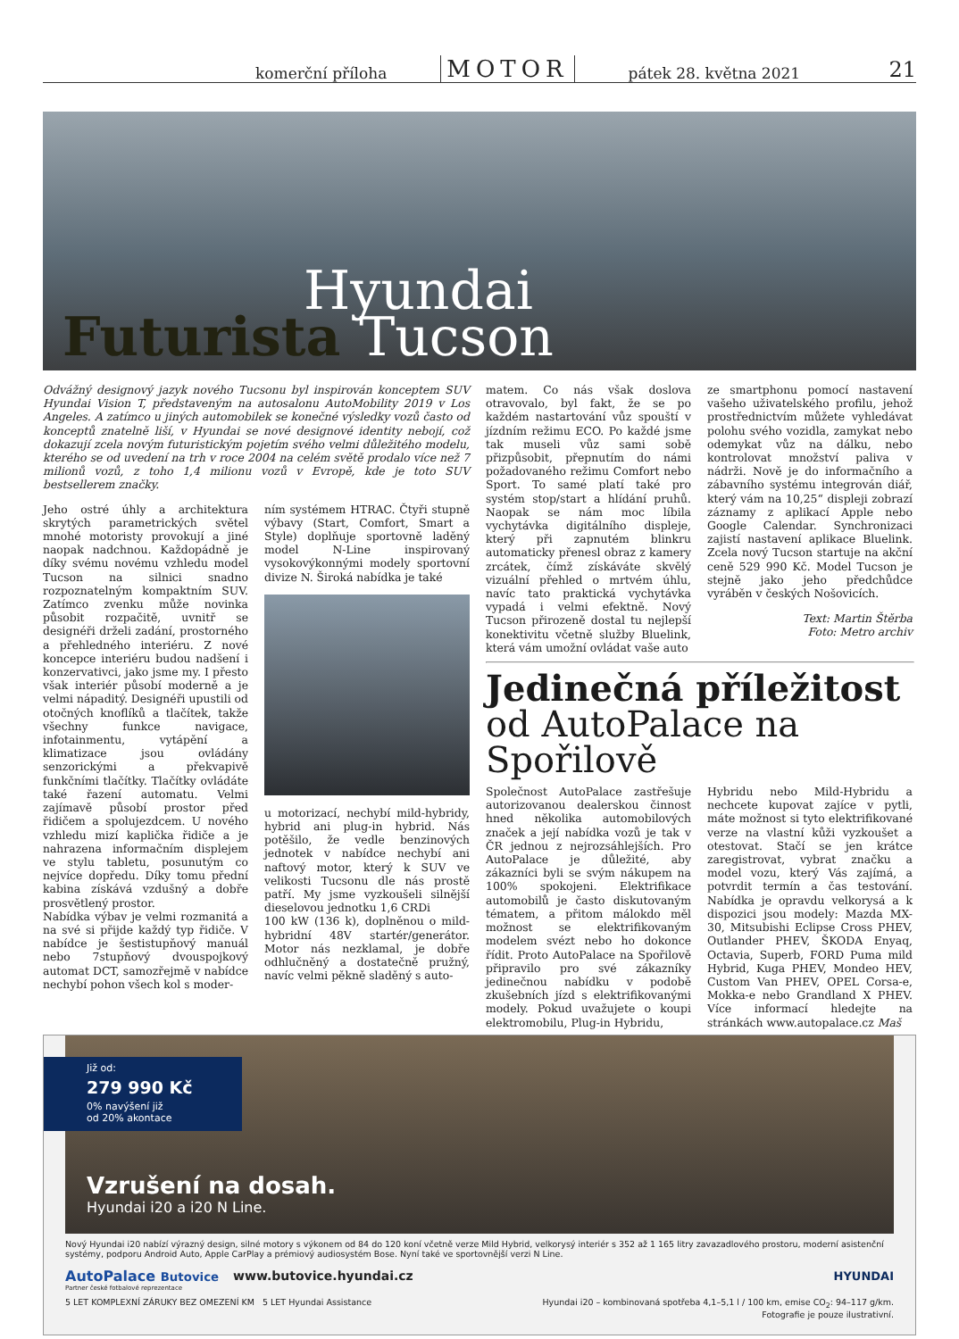komerční příloha MOTOR pátek 28. května 2021 21
Hyundai
Futurista Tucson
Odvážný designový jazyk nového Tucsonu byl inspirován konceptem SUV Hyundai Vision T, představeným na autosalonu AutoMobility 2019 v Los Angeles. A zatímco u jiných automobilek se konečné výsledky vozů často od konceptů znatelně liší, v Hyundai se nové designové identity nebojí, což dokazují zcela novým futuristickým pojetím svého velmi důležitého modelu, kterého se od uvedení na trh v roce 2004 na celém světě prodalo více než 7 milionů vozů, z toho 1,4 milionu vozů v Evropě, kde je toto SUV bestsellerem značky.
Jeho ostré úhly a architektura skrytých parametrických světel mnohé motoristy provokují a jiné naopak nadchnou. Každopádně je díky svému novému vzhledu model Tucson na silnici snadno rozpoznatelným kompaktním SUV. Zatímco zvenku může novinka působit rozpačitě, uvnitř se designéři drželi zadání, prostorného a přehledného interiéru. Z nové koncepce interiéru budou nadšení i konzervativci, jako jsme my. I přesto však interiér působí moderně a je velmi nápaditý. Designéři upustili od otočných knoflíků a tlačítek, takže všechny funkce navigace, infotainmentu, vytápění a klimatizace jsou ovládány senzorickými a překvapivě funkčními tlačítky. Tlačítky ovládáte také řazení automatu. Velmi zajímavě působí prostor před řidičem a spolujezdcem. U nového vzhledu mizí kaplička řidiče a je nahrazena informačním displejem ve stylu tabletu, posunutým co nejvíce dopředu. Díky tomu přední kabina získává vzdušný a dobře prosvětlený prostor.
Nabídka výbav je velmi rozmanitá a na své si přijde každý typ řidiče. V nabídce je šestistupňový manuál nebo 7stupňový dvouspojkový automat DCT, samozřejmě v nabídce nechybí pohon všech kol s moder-
ním systémem HTRAC. Čtyři stupně výbavy (Start, Comfort, Smart a Style) doplňuje sportovně laděný model N-Line inspirovaný vysokovýkonnými modely sportovní divize N. Široká nabídka je také
u motorizací, nechybí mild-hybridy, hybrid ani plug-in hybrid. Nás potěšilo, že vedle benzinových jednotek v nabídce nechybí ani naftový motor, který k SUV ve velikosti Tucsonu dle nás prostě patří. My jsme vyzkoušeli silnější dieselovou jednotku 1,6 CRDi
100 kW (136 k), doplněnou o mild-hybridní 48V startér/generátor. Motor nás nezklamal, je dobře odhlučněný a dostatečně pružný, navíc velmi pěkně sladěný s auto-
matem. Co nás však doslova otravovalo, byl fakt, že se po každém nastartování vůz spouští v jízdním režimu ECO. Po každé jsme tak museli vůz sami sobě přizpůsobit, přepnutím do námi požadovaného režimu Comfort nebo Sport. To samé platí také pro systém stop/start a hlídání pruhů. Naopak se nám moc líbila vychytávka digitálního displeje, který při zapnutém blinkru automaticky přenesl obraz z kamery zrcátek, čímž získáváte skvělý vizuální přehled o mrtvém úhlu, navíc tato praktická vychytávka vypadá i velmi efektně. Nový Tucson přirozeně dostal tu nejlepší konektivitu včetně služby Bluelink, která vám umožní ovládat vaše auto
ze smartphonu pomocí nastavení vašeho uživatelského profilu, jehož prostřednictvím můžete vyhledávat polohu svého vozidla, zamykat nebo odemykat vůz na dálku, nebo kontrolovat množství paliva v nádrži. Nově je do informačního a zábavního systému integrován diář, který vám na 10,25“ displeji zobrazí záznamy z aplikací Apple nebo Google Calendar. Synchronizaci zajistí nastavení aplikace Bluelink. Zcela nový Tucson startuje na akční ceně 529 990 Kč. Model Tucson je stejně jako jeho předchůdce vyráběn v českých Nošovicích.
Text: Martin Štěrba
Foto: Metro archiv
Jedinečná příležitost
od AutoPalace na Spořilově
Společnost AutoPalace zastřešuje autorizovanou dealerskou činnost hned několika automobilových značek a její nabídka vozů je tak v ČR jednou z nejrozsáhlejších. Pro AutoPalace je důležité, aby zákazníci byli se svým nákupem na 100% spokojeni. Elektrifikace automobilů je často diskutovaným tématem, a přitom málokdo měl možnost se elektrifikovaným modelem svézt nebo ho dokonce řídit. Proto AutoPalace na Spořilově připravilo pro své zákazníky jedinečnou nabídku v podobě zkušebních jízd s elektrifikovanými modely. Pokud uvažujete o koupi elektromobilu, Plug-in Hybridu,
Hybridu nebo Mild-Hybridu a nechcete kupovat zajíce v pytli, máte možnost si tyto elektrifikované verze na vlastní kůži vyzkoušet a otestovat. Stačí se jen krátce zaregistrovat, vybrat značku a model vozu, který Vás zajímá, a potvrdit termín a čas testování. Nabídka je opravdu velkorysá a k dispozici jsou modely: Mazda MX-30, Mitsubishi Eclipse Cross PHEV, Outlander PHEV, ŠKODA Enyaq, Octavia, Superb, FORD Puma mild Hybrid, Kuga PHEV, Mondeo HEV, Custom Van PHEV, OPEL Corsa-e, Mokka-e nebo Grandland X PHEV. Více informací hledejte na stránkách www.autopalace.cz Maš
Již od:
279 990 Kč
0% navýšení již
od 20% akontace
Vzrušení na dosah.
Hyundai i20 a i20 N Line.
Nový Hyundai i20 nabízí výrazný design, silné motory s výkonem od 84 do 120 koní včetně verze Mild Hybrid, velkorysý interiér s 352 až 1 165 litry zavazadlového prostoru, moderní asistenční systémy, podporu Android Auto, Apple CarPlay a prémiový audiosystém Bose. Nyní také ve sportovnější verzi N Line.
AutoPalace Butovice www.butovice.hyundai.cz HYUNDAI
Partner české fotbalové reprezentace
5 LET KOMPLEXNÍ ZÁRUKY BEZ OMEZENÍ KM 5 LET Hyundai Assistance Hyundai i20 – kombinovaná spotřeba 4,1–5,1 l / 100 km, emise CO<sub>2</sub>: 94–117 g/km.
Fotografie je pouze ilustrativní.